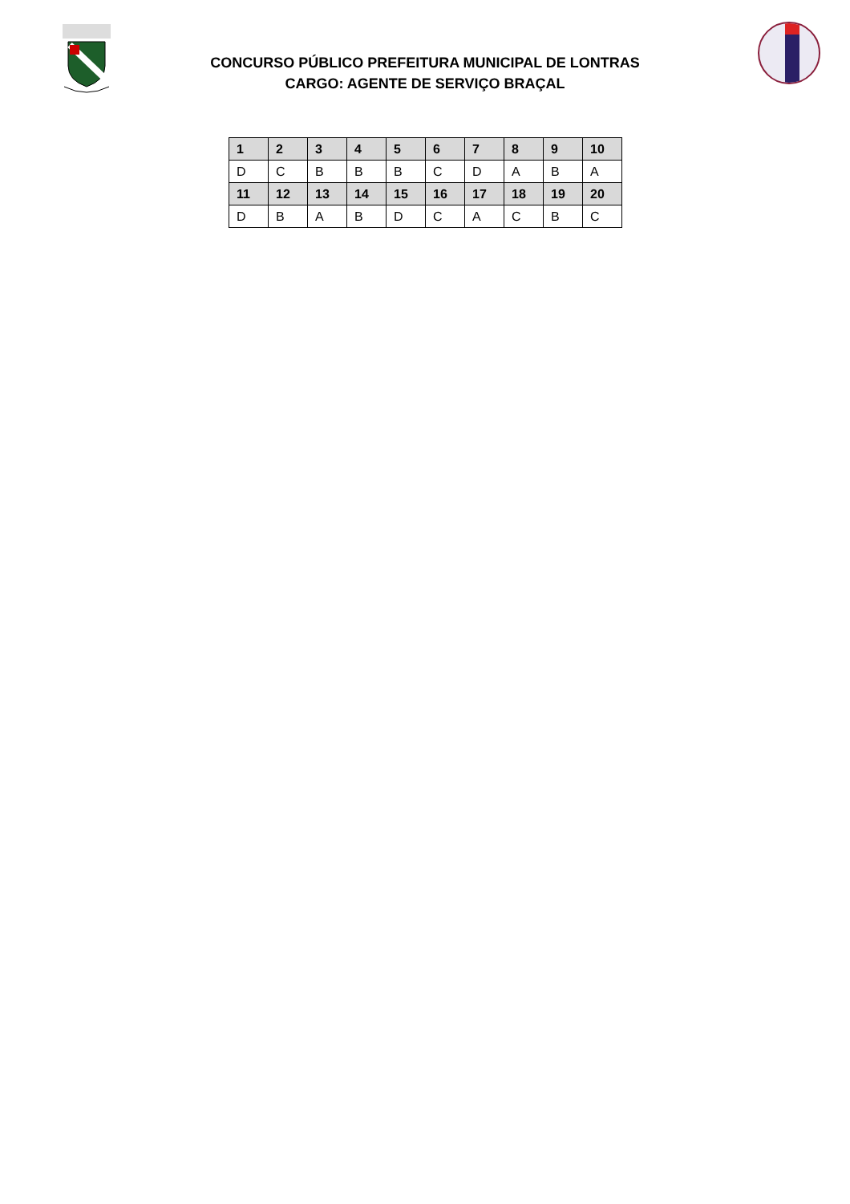CONCURSO PÚBLICO PREFEITURA MUNICIPAL DE LONTRAS
CARGO: AGENTE DE SERVIÇO BRAÇAL
| 1 | 2 | 3 | 4 | 5 | 6 | 7 | 8 | 9 | 10 |
| --- | --- | --- | --- | --- | --- | --- | --- | --- | --- |
| D | C | B | B | B | C | D | A | B | A |
| 11 | 12 | 13 | 14 | 15 | 16 | 17 | 18 | 19 | 20 |
| D | B | A | B | D | C | A | C | B | C |